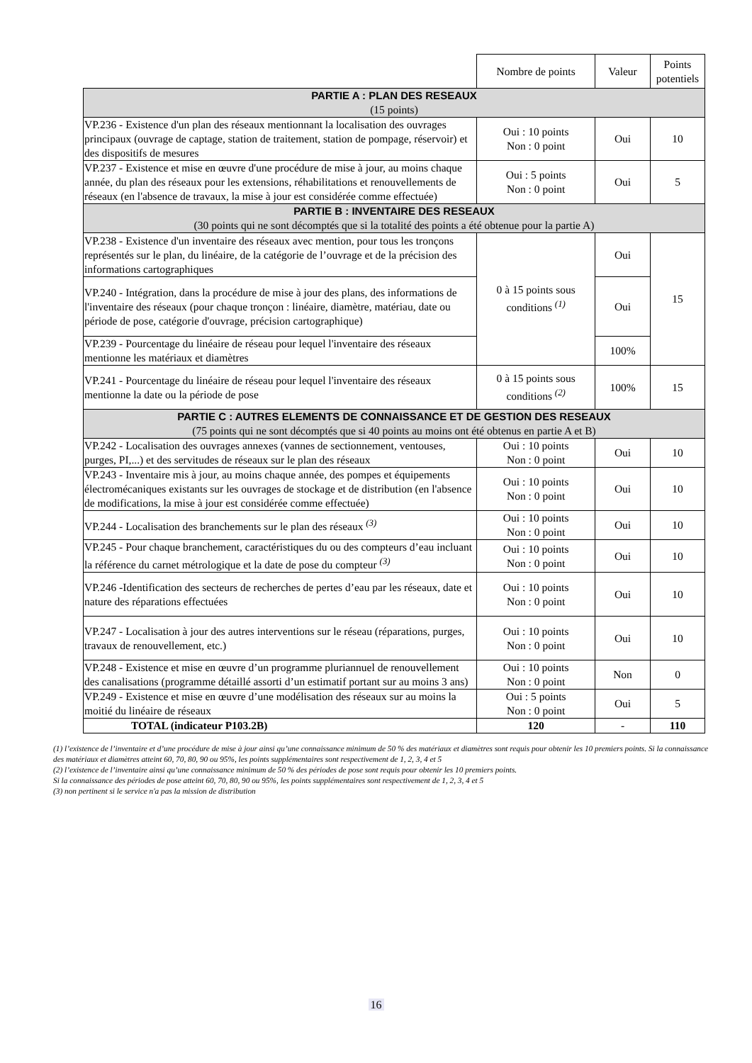| | Nombre de points | Valeur | Points potentiels |
| PARTIE A : PLAN DES RESEAUX (15 points) | | | |
| VP.236 - Existence d'un plan des réseaux mentionnant la localisation des ouvrages principaux (ouvrage de captage, station de traitement, station de pompage, réservoir) et des dispositifs de mesures | Oui : 10 points Non : 0 point | Oui | 10 |
| VP.237 - Existence et mise en œuvre d'une procédure de mise à jour, au moins chaque année, du plan des réseaux pour les extensions, réhabilitations et renouvellements de réseaux (en l'absence de travaux, la mise à jour est considérée comme effectuée) | Oui : 5 points Non : 0 point | Oui | 5 |
| PARTIE B : INVENTAIRE DES RESEAUX (30 points qui ne sont décomptés que si la totalité des points a été obtenue pour la partie A) | | | |
| VP.238 - Existence d'un inventaire des réseaux avec mention, pour tous les tronçons représentés sur le plan, du linéaire, de la catégorie de l’ouvrage et de la précision des informations cartographiques | 0 à 15 points sous conditions <sup>(1)</sup> | Oui | 15 |
| VP.240 - Intégration, dans la procédure de mise à jour des plans, des informations de l'inventaire des réseaux (pour chaque tronçon : linéaire, diamètre, matériau, date ou période de pose, catégorie d'ouvrage, précision cartographique) | | Oui | |
| VP.239 - Pourcentage du linéaire de réseau pour lequel l'inventaire des réseaux mentionne les matériaux et diamètres | | 100% | |
| VP.241 - Pourcentage du linéaire de réseau pour lequel l'inventaire des réseaux mentionne la date ou la période de pose | 0 à 15 points sous conditions <sup>(2)</sup> | 100% | 15 |
| PARTIE C : AUTRES ELEMENTS DE CONNAISSANCE ET DE GESTION DES RESEAUX (75 points qui ne sont décomptés que si 40 points au moins ont été obtenus en partie A et B) | | | |
| VP.242 - Localisation des ouvrages annexes (vannes de sectionnement, ventouses, purges, PI,...) et des servitudes de réseaux sur le plan des réseaux | Oui : 10 points Non : 0 point | Oui | 10 |
| VP.243 - Inventaire mis à jour, au moins chaque année, des pompes et équipements électromécaniques existants sur les ouvrages de stockage et de distribution (en l'absence de modifications, la mise à jour est considérée comme effectuée) | Oui : 10 points Non : 0 point | Oui | 10 |
| VP.244 - Localisation des branchements sur le plan des réseaux <sup>(3)</sup> | Oui : 10 points Non : 0 point | Oui | 10 |
| VP.245 - Pour chaque branchement, caractéristiques du ou des compteurs d’eau incluant la référence du carnet métrologique et la date de pose du compteur <sup>(3)</sup> | Oui : 10 points Non : 0 point | Oui | 10 |
| VP.246 -Identification des secteurs de recherches de pertes d’eau par les réseaux, date et nature des réparations effectuées | Oui : 10 points Non : 0 point | Oui | 10 |
| VP.247 - Localisation à jour des autres interventions sur le réseau (réparations, purges, travaux de renouvellement, etc.) | Oui : 10 points Non : 0 point | Oui | 10 |
| VP.248 - Existence et mise en œuvre d’un programme pluriannuel de renouvellement des canalisations (programme détaillé assorti d’un estimatif portant sur au moins 3 ans) | Oui : 10 points Non : 0 point | Non | 0 |
| VP.249 - Existence et mise en œuvre d’une modélisation des réseaux sur au moins la moitié du linéaire de réseaux | Oui : 5 points Non : 0 point | Oui | 5 |
| TOTAL (indicateur P103.2B) | 120 | - | 110 |
(1) l’existence de l’inventaire et d’une procédure de mise à jour ainsi qu’une connaissance minimum de 50 % des matériaux et diamètres sont requis pour obtenir les 10 premiers points. Si la connaissance des matériaux et diamètres atteint 60, 70, 80, 90 ou 95%, les points supplémentaires sont respectivement de 1, 2, 3, 4 et 5
(2) l’existence de l’inventaire ainsi qu’une connaissance minimum de 50 % des périodes de pose sont requis pour obtenir les 10 premiers points.
Si la connaissance des périodes de pose atteint 60, 70, 80, 90 ou 95%, les points supplémentaires sont respectivement de 1, 2, 3, 4 et 5
(3) non pertinent si le service n'a pas la mission de distribution
16